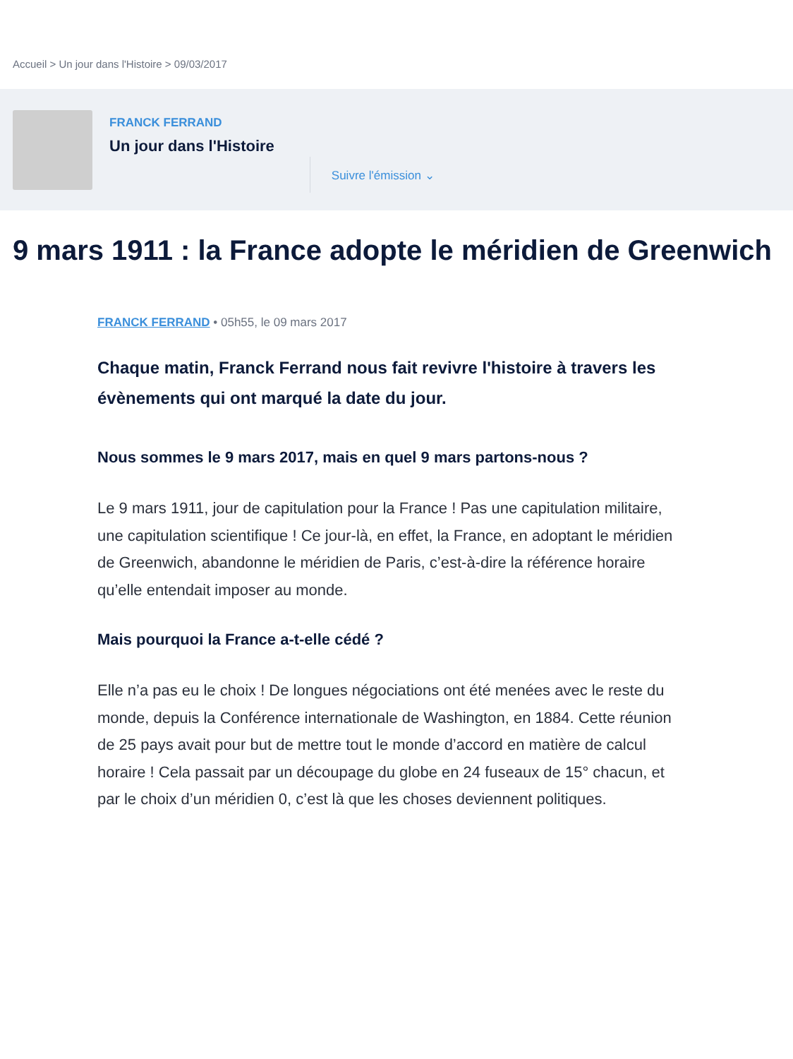Accueil > Un jour dans l'Histoire > 09/03/2017
FRANCK FERRAND
Un jour dans l'Histoire
Suivre l'émission ⌄
9 mars 1911 : la France adopte le méridien de Greenwich
FRANCK FERRAND • 05h55, le 09 mars 2017
Chaque matin, Franck Ferrand nous fait revivre l'histoire à travers les évènements qui ont marqué la date du jour.
Nous sommes le 9 mars 2017, mais en quel 9 mars partons-nous ?
Le 9 mars 1911, jour de capitulation pour la France ! Pas une capitulation militaire, une capitulation scientifique ! Ce jour-là, en effet, la France, en adoptant le méridien de Greenwich, abandonne le méridien de Paris, c’est-à-dire la référence horaire qu’elle entendait imposer au monde.
Mais pourquoi la France a-t-elle cédé ?
Elle n’a pas eu le choix ! De longues négociations ont été menées avec le reste du monde, depuis la Conférence internationale de Washington, en 1884. Cette réunion de 25 pays avait pour but de mettre tout le monde d’accord en matière de calcul horaire ! Cela passait par un découpage du globe en 24 fuseaux de 15° chacun, et par le choix d’un méridien 0, c’est là que les choses deviennent politiques.